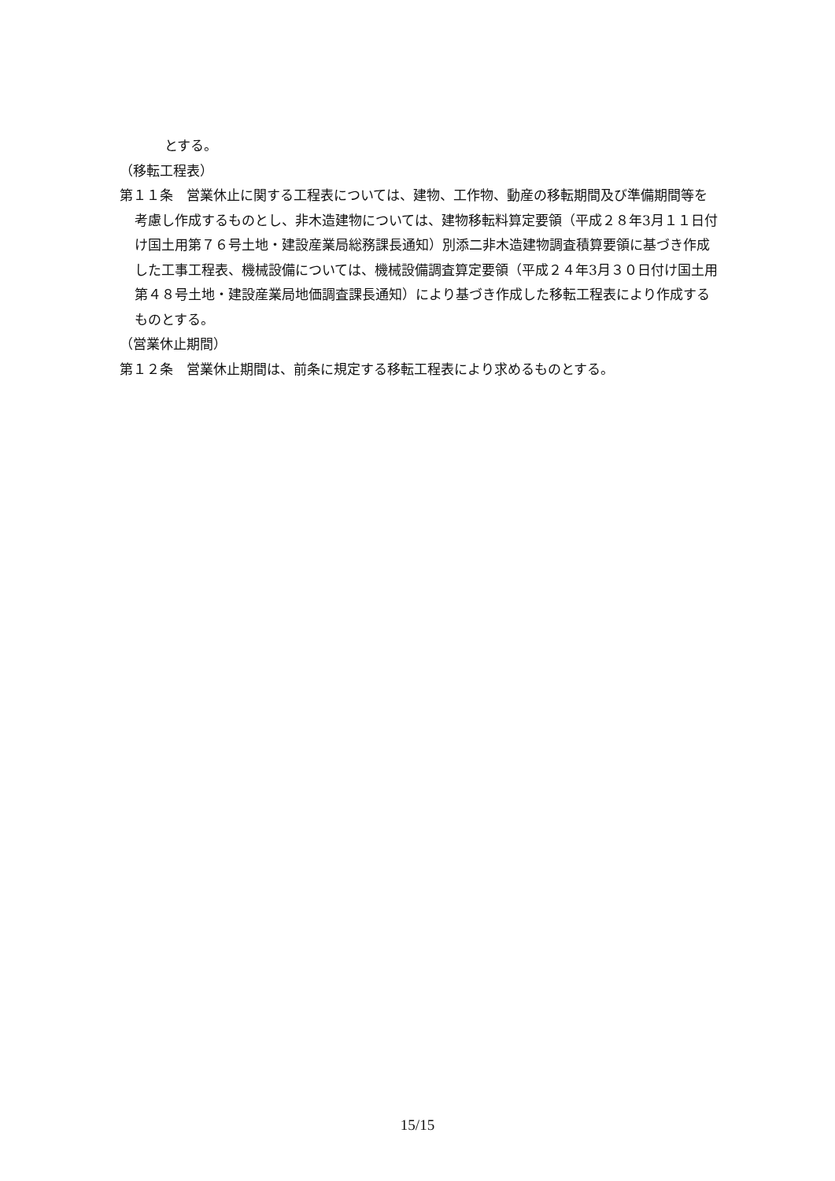とする。
（移転工程表）
第１１条　営業休止に関する工程表については、建物、工作物、動産の移転期間及び準備期間等を考慮し作成するものとし、非木造建物については、建物移転料算定要領（平成２８年3月１１日付け国土用第７６号土地・建設産業局総務課長通知）別添二非木造建物調査積算要領に基づき作成した工事工程表、機械設備については、機械設備調査算定要領（平成２４年3月３０日付け国土用第４８号土地・建設産業局地価調査課長通知）により基づき作成した移転工程表により作成するものとする。
（営業休止期間）
第１２条　営業休止期間は、前条に規定する移転工程表により求めるものとする。
15/15